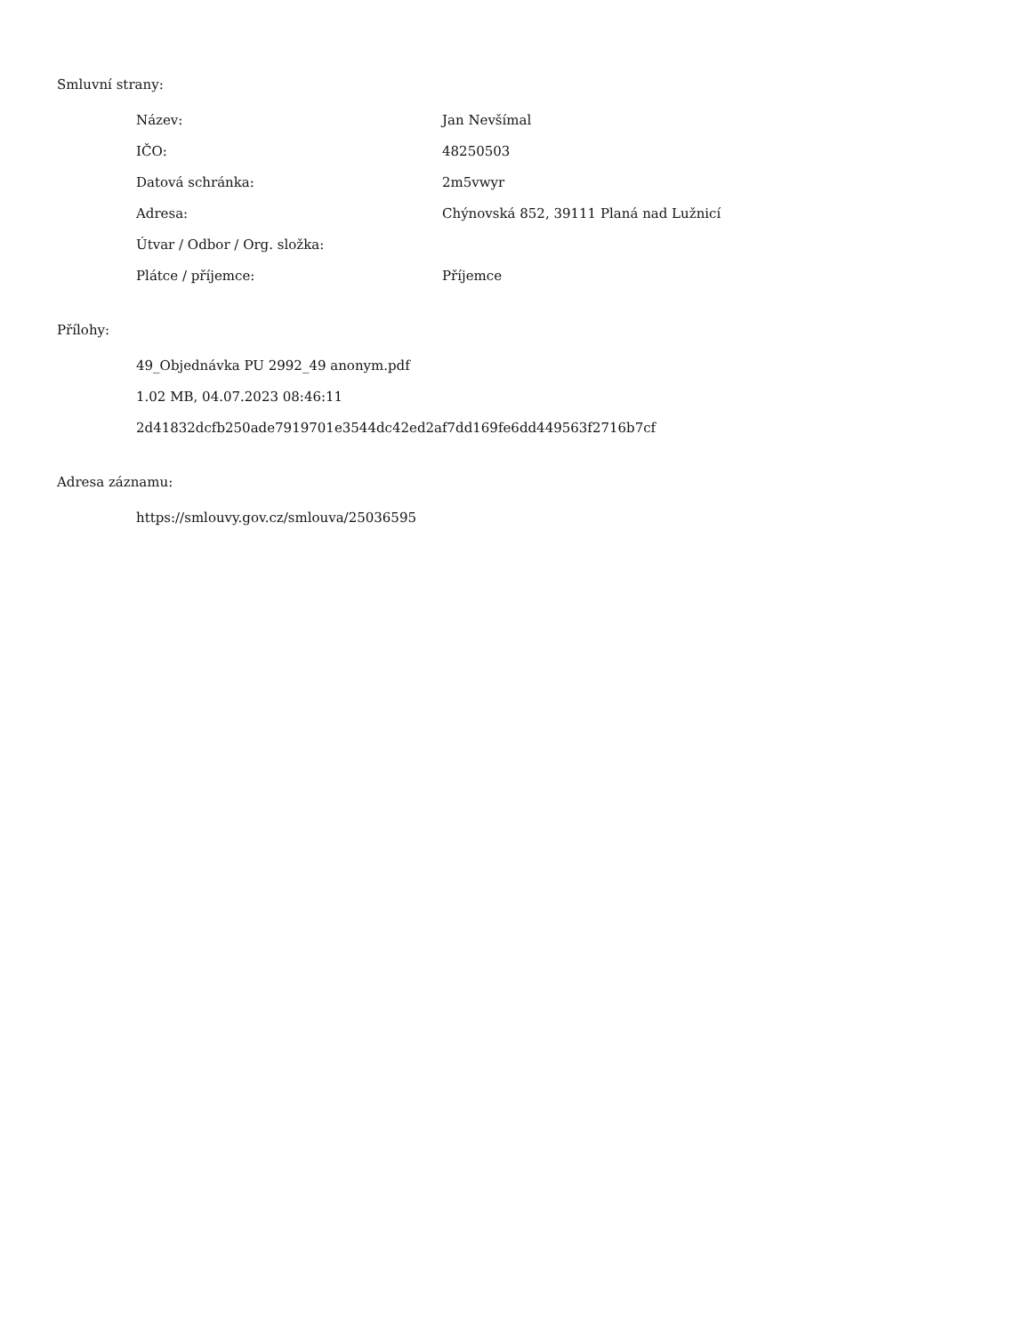Smluvní strany:
| Název: | Jan Nevšímal |
| IČO: | 48250503 |
| Datová schránka: | 2m5vwyr |
| Adresa: | Chýnovská 852, 39111 Planá nad Lužnicí |
| Útvar / Odbor / Org. složka: | |
| Plátce / příjemce: | Příjemce |
Přílohy:
49_Objednávka PU 2992_49 anonym.pdf
1.02 MB, 04.07.2023 08:46:11
2d41832dcfb250ade7919701e3544dc42ed2af7dd169fe6dd449563f2716b7cf
Adresa záznamu:
https://smlouvy.gov.cz/smlouva/25036595